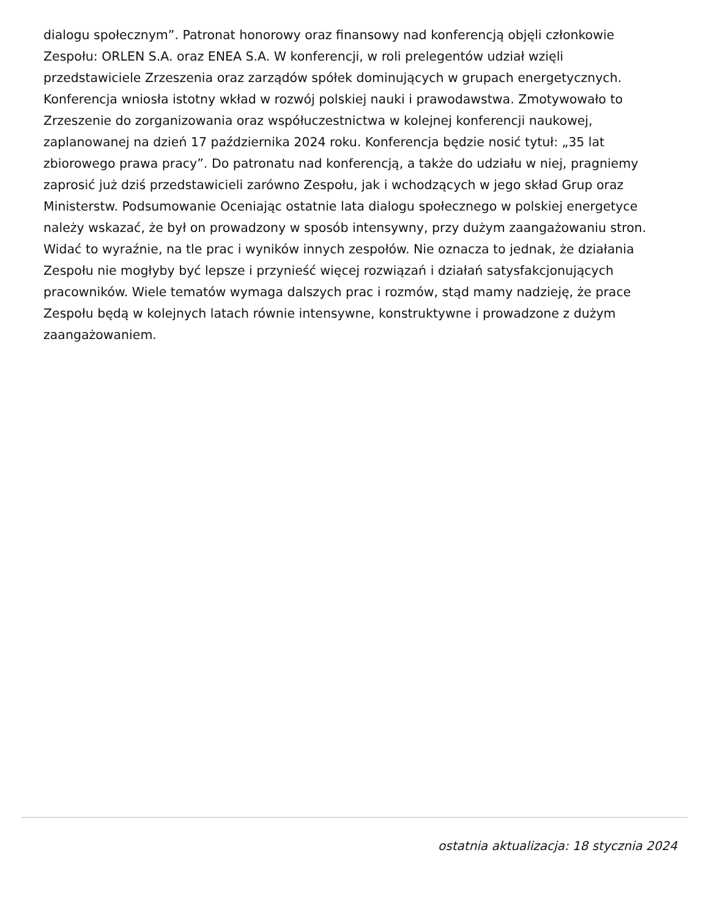dialogu społecznym”. Patronat honorowy oraz finansowy nad konferencją objęli członkowie Zespołu: ORLEN S.A. oraz ENEA S.A. W konferencji, w roli prelegentów udział wzięli przedstawiciele Zrzeszenia oraz zarządów spółek dominujących w grupach energetycznych. Konferencja wniosła istotny wkład w rozwój polskiej nauki i prawodawstwa. Zmotywowało to Zrzeszenie do zorganizowania oraz współuczestnictwa w kolejnej konferencji naukowej, zaplanowanej na dzień 17 października 2024 roku. Konferencja będzie nosić tytuł: „35 lat zbiorowego prawa pracy”. Do patronatu nad konferencją, a także do udziału w niej, pragniemy zaprosić już dziś przedstawicieli zarówno Zespołu, jak i wchodzących w jego skład Grup oraz Ministerstw. Podsumowanie Oceniając ostatnie lata dialogu społecznego w polskiej energetyce należy wskazać, że był on prowadzony w sposób intensywny, przy dużym zaangażowaniu stron. Widać to wyraźnie, na tle prac i wyników innych zespołów. Nie oznacza to jednak, że działania Zespołu nie mogłyby być lepsze i przynieść więcej rozwiązań i działań satysfakcjonujących pracowników. Wiele tematów wymaga dalszych prac i rozmów, stąd mamy nadzieję, że prace Zespołu będą w kolejnych latach równie intensywne, konstruktywne i prowadzone z dużym zaangażowaniem.
ostatnia aktualizacja: 18 stycznia 2024